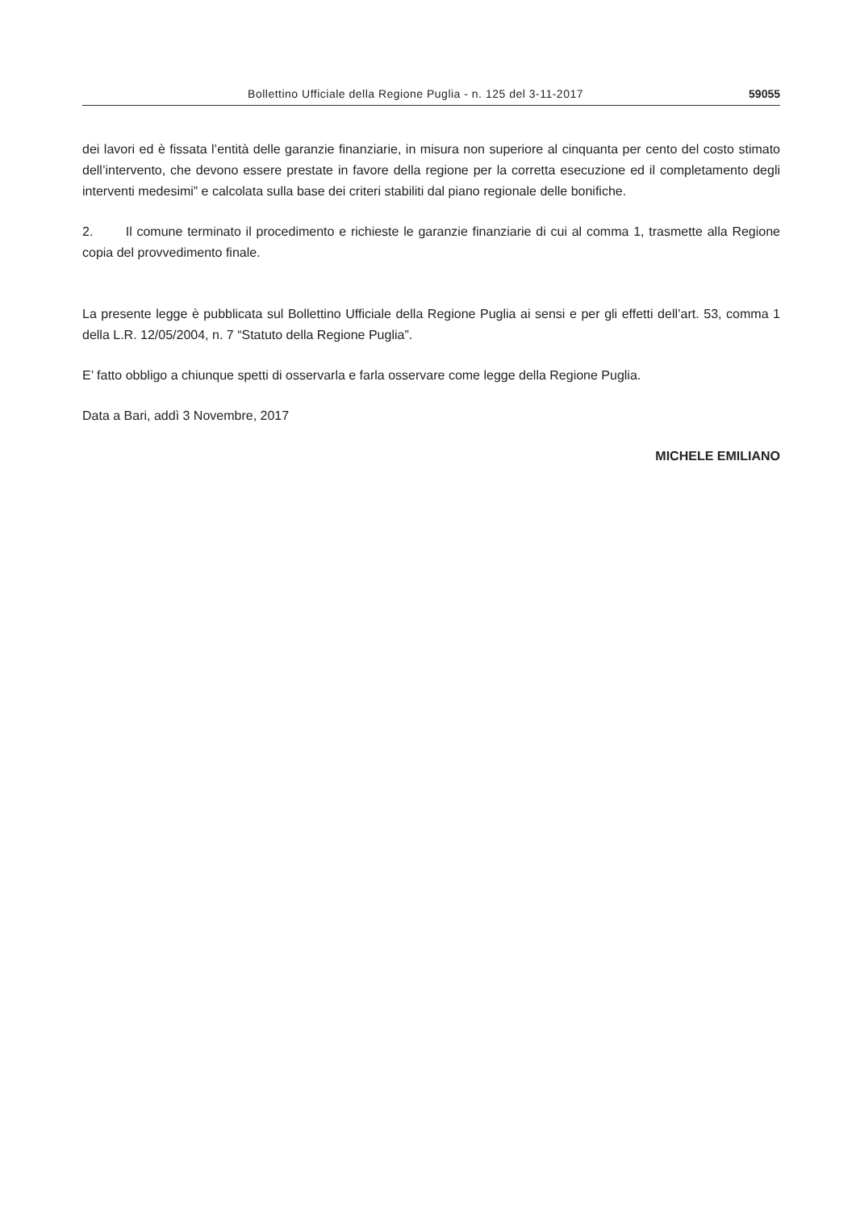Bollettino Ufficiale della Regione Puglia - n. 125 del 3-11-2017 59055
dei lavori ed è fissata l’entità delle garanzie finanziarie, in misura non superiore al cinquanta per cento del costo stimato dell’intervento, che devono essere prestate in favore della regione per la corretta esecuzione ed il completamento degli interventi medesimi” e calcolata sulla base dei criteri stabiliti dal piano regionale delle bonifiche.
2. Il comune terminato il procedimento e richieste le garanzie finanziarie di cui al comma 1, trasmette alla Regione copia del provvedimento finale.
La presente legge è pubblicata sul Bollettino Ufficiale della Regione Puglia ai sensi e per gli effetti dell’art. 53, comma 1 della L.R. 12/05/2004, n. 7 “Statuto della Regione Puglia”.
E’ fatto obbligo a chiunque spetti di osservarla e farla osservare come legge della Regione Puglia.
Data a Bari, addì 3 Novembre, 2017
MICHELE EMILIANO